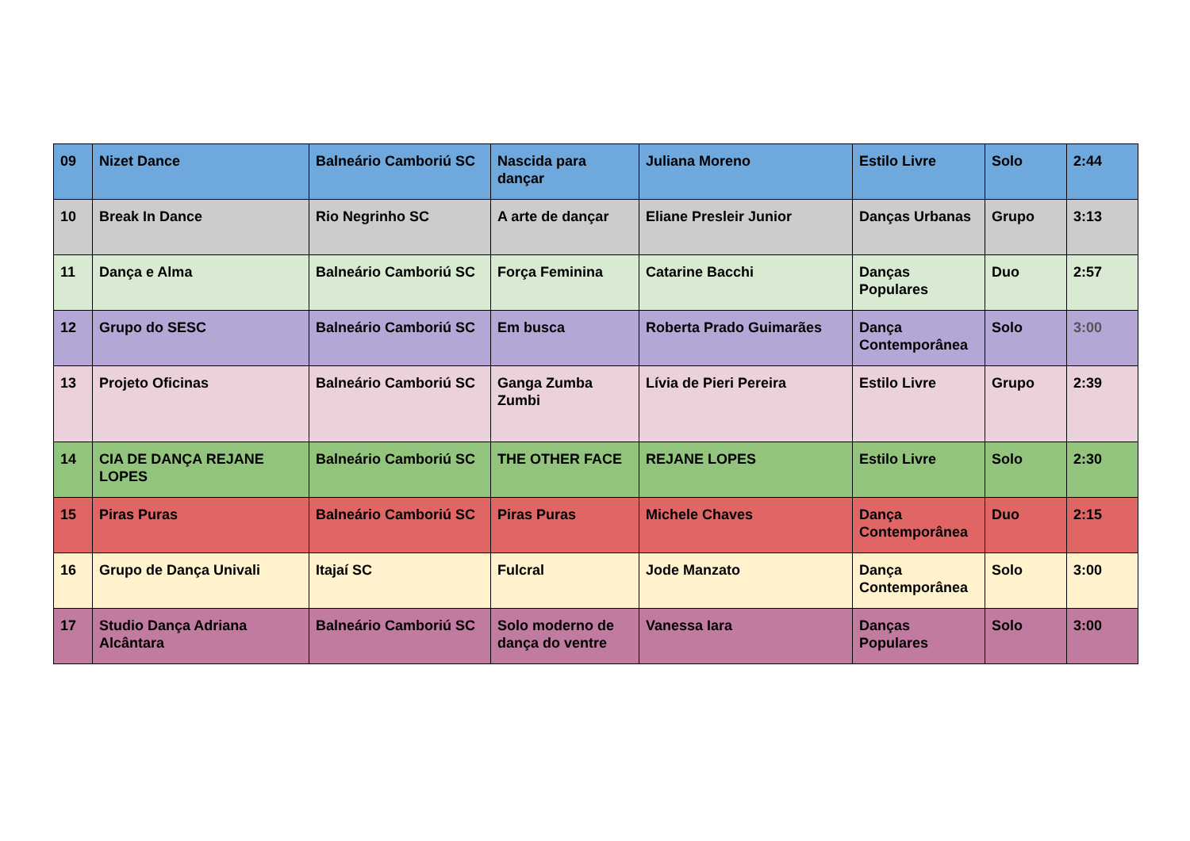| 09 | Nizet Dance | Balneário Camboriú SC | Nascida para dançar | Juliana Moreno | Estilo Livre | Solo | 2:44 |
| 10 | Break In Dance | Rio Negrinho SC | A arte de dançar | Eliane Presleir Junior | Danças Urbanas | Grupo | 3:13 |
| 11 | Dança e Alma | Balneário Camboriú SC | Força Feminina | Catarine Bacchi | Danças Populares | Duo | 2:57 |
| 12 | Grupo do SESC | Balneário Camboriú SC | Em busca | Roberta Prado Guimarães | Dança Contemporânea | Solo | 3:00 |
| 13 | Projeto Oficinas | Balneário Camboriú SC | Ganga Zumba Zumbi | Lívia de Pieri Pereira | Estilo Livre | Grupo | 2:39 |
| 14 | CIA DE DANÇA REJANE LOPES | Balneário Camboriú SC | THE OTHER FACE | REJANE LOPES | Estilo Livre | Solo | 2:30 |
| 15 | Piras Puras | Balneário Camboriú SC | Piras Puras | Michele Chaves | Dança Contemporânea | Duo | 2:15 |
| 16 | Grupo de Dança Univali | Itajaí SC | Fulcral | Jode Manzato | Dança Contemporânea | Solo | 3:00 |
| 17 | Studio Dança Adriana Alcântara | Balneário Camboriú SC | Solo moderno de dança do ventre | Vanessa Iara | Danças Populares | Solo | 3:00 |